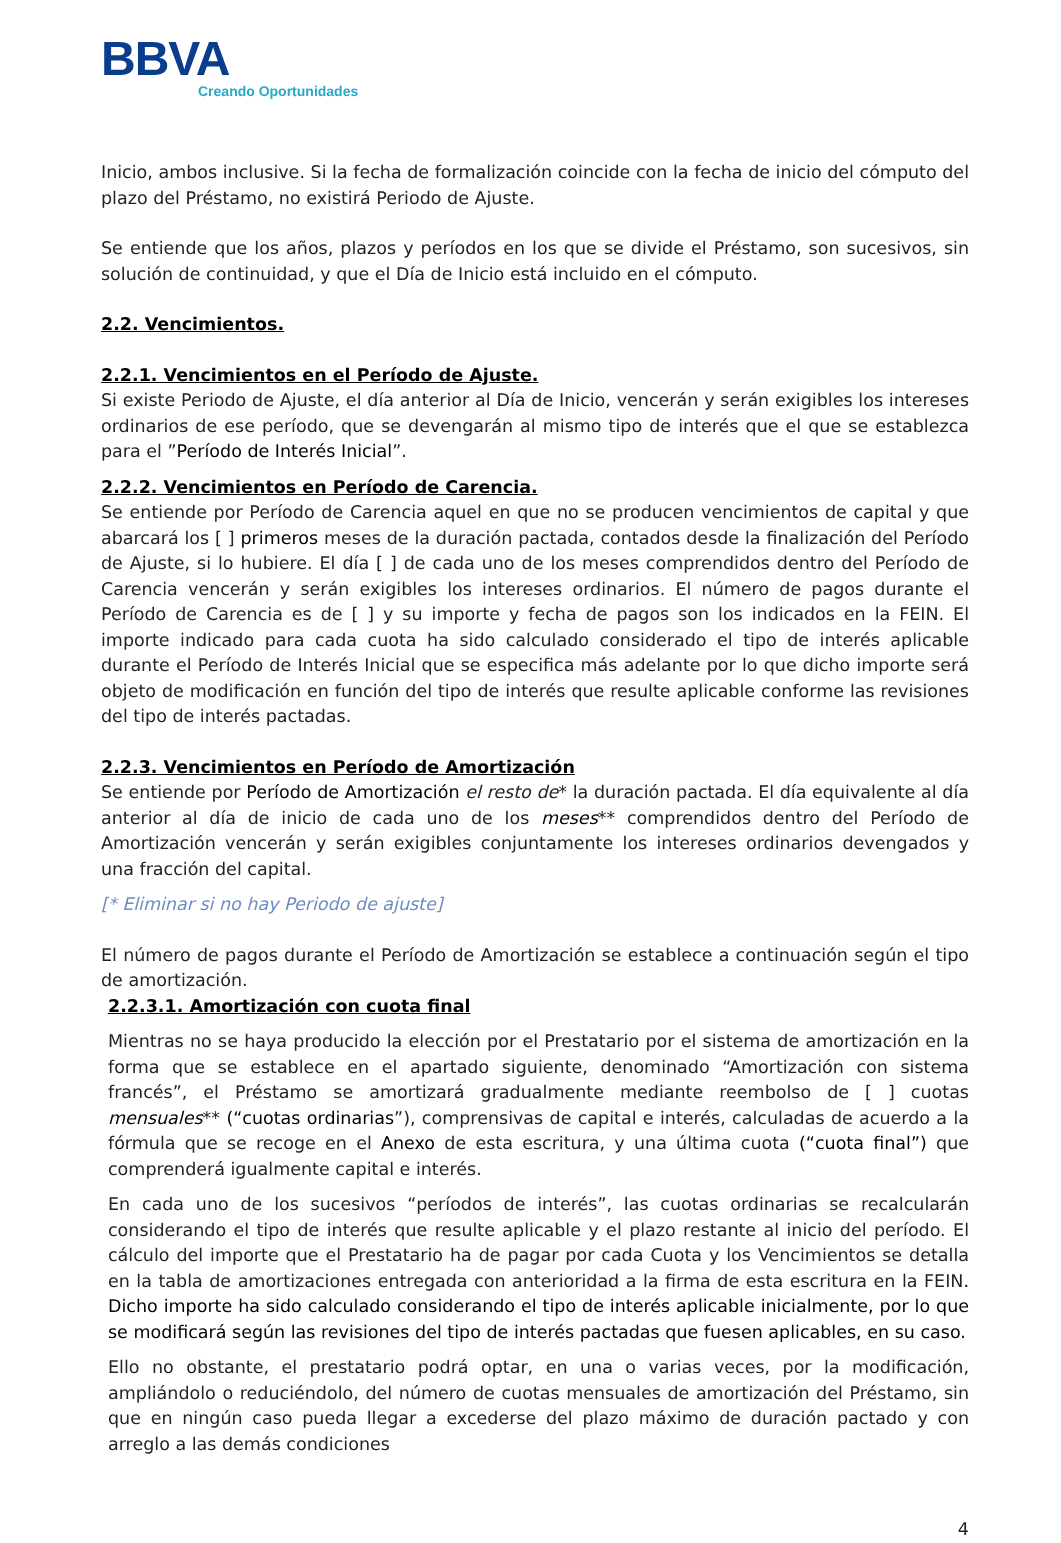BBVA
Creando Oportunidades
Inicio, ambos inclusive. Si la fecha de formalización coincide con la fecha de inicio del cómputo del plazo del Préstamo, no existirá Periodo de Ajuste.
Se entiende que los años, plazos y períodos en los que se divide el Préstamo, son sucesivos, sin solución de continuidad, y que el Día de Inicio está incluido en el cómputo.
2.2. Vencimientos.
2.2.1. Vencimientos en el Período de Ajuste.
Si existe Periodo de Ajuste, el día anterior al Día de Inicio, vencerán y serán exigibles los intereses ordinarios de ese período, que se devengarán al mismo tipo de interés que el que se establezca para el ”Período de Interés Inicial”.
2.2.2. Vencimientos en Período de Carencia.
Se entiende por Período de Carencia aquel en que no se producen vencimientos de capital y que abarcará los [ ] primeros meses de la duración pactada, contados desde la finalización del Período de Ajuste, si lo hubiere. El día [ ] de cada uno de los meses comprendidos dentro del Período de Carencia vencerán y serán exigibles los intereses ordinarios. El número de pagos durante el Período de Carencia es de [ ] y su importe y fecha de pagos son los indicados en la FEIN. El importe indicado para cada cuota ha sido calculado considerado el tipo de interés aplicable durante el Período de Interés Inicial que se especifica más adelante por lo que dicho importe será objeto de modificación en función del tipo de interés que resulte aplicable conforme las revisiones del tipo de interés pactadas.
2.2.3. Vencimientos en Período de Amortización
Se entiende por Período de Amortización el resto de* la duración pactada. El día equivalente al día anterior al día de inicio de cada uno de los meses** comprendidos dentro del Período de Amortización vencerán y serán exigibles conjuntamente los intereses ordinarios devengados y una fracción del capital.
[* Eliminar si no hay Periodo de ajuste]
El número de pagos durante el Período de Amortización se establece a continuación según el tipo de amortización.
2.2.3.1. Amortización con cuota final
Mientras no se haya producido la elección por el Prestatario por el sistema de amortización en la forma que se establece en el apartado siguiente, denominado “Amortización con sistema francés”, el Préstamo se amortizará gradualmente mediante reembolso de [ ] cuotas mensuales** (“cuotas ordinarias”), comprensivas de capital e interés, calculadas de acuerdo a la fórmula que se recoge en el Anexo de esta escritura, y una última cuota (“cuota final”) que comprenderá igualmente capital e interés.
En cada uno de los sucesivos “períodos de interés”, las cuotas ordinarias se recalcularán considerando el tipo de interés que resulte aplicable y el plazo restante al inicio del período. El cálculo del importe que el Prestatario ha de pagar por cada Cuota y los Vencimientos se detalla en la tabla de amortizaciones entregada con anterioridad a la firma de esta escritura en la FEIN. Dicho importe ha sido calculado considerando el tipo de interés aplicable inicialmente, por lo que se modificará según las revisiones del tipo de interés pactadas que fuesen aplicables, en su caso.
Ello no obstante, el prestatario podrá optar, en una o varias veces, por la modificación, ampliándolo o reduciéndolo, del número de cuotas mensuales de amortización del Préstamo, sin que en ningún caso pueda llegar a excederse del plazo máximo de duración pactado y con arreglo a las demás condiciones
4